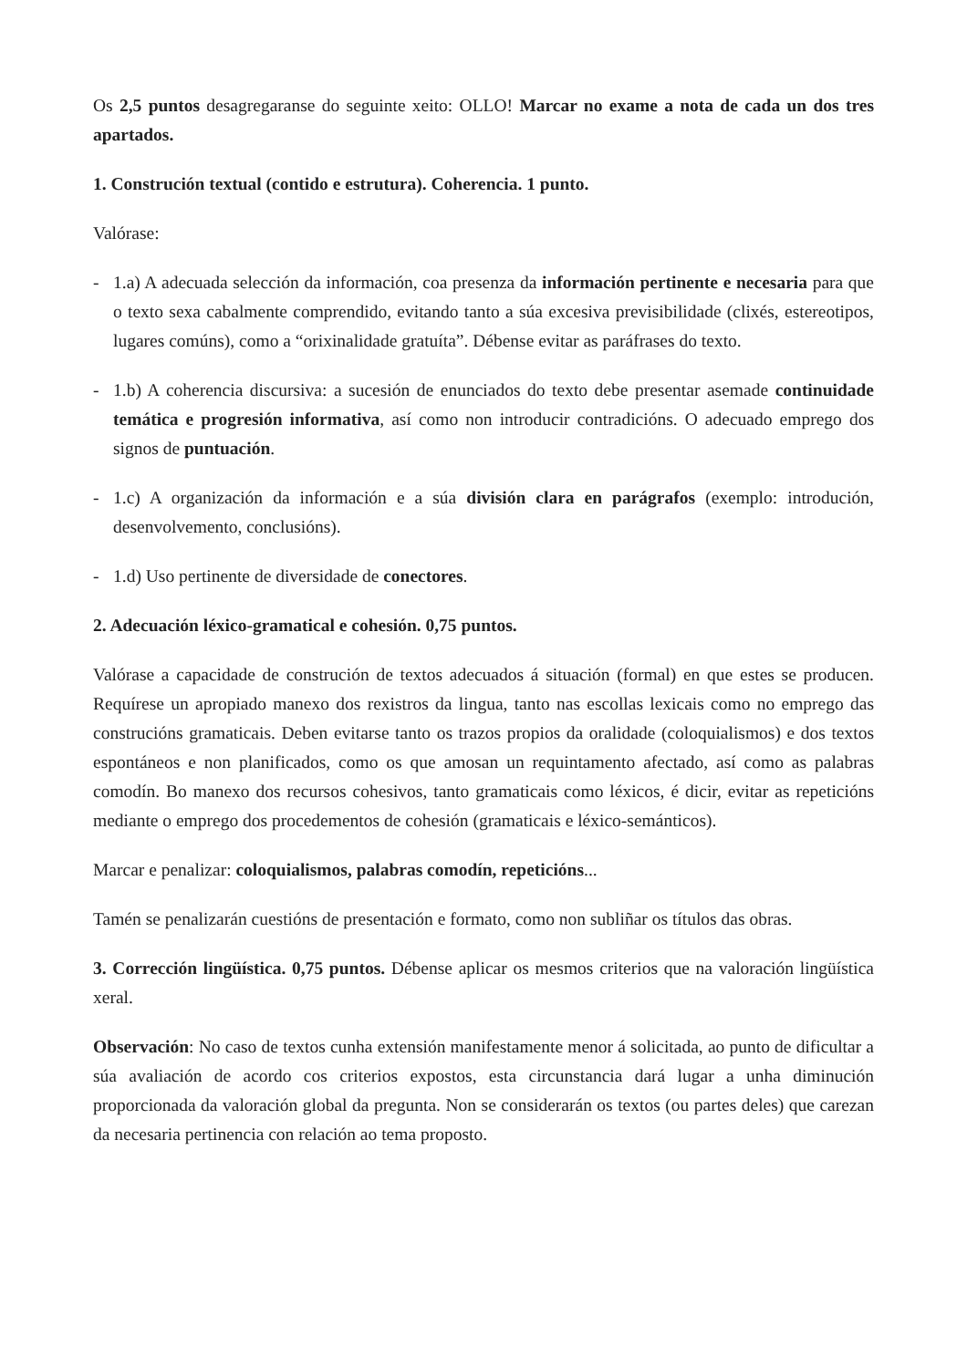Os 2,5 puntos desagregaranse do seguinte xeito: OLLO! Marcar no exame a nota de cada un dos tres apartados.
1. Construción textual (contido e estrutura). Coherencia. 1 punto.
Valórase:
- 1.a) A adecuada selección da información, coa presenza da información pertinente e necesaria para que o texto sexa cabalmente comprendido, evitando tanto a súa excesiva previsibilidade (clixés, estereotipos, lugares comúns), como a “orixinalidade gratuíta”. Débense evitar as paráfrases do texto.
- 1.b) A coherencia discursiva: a sucesión de enunciados do texto debe presentar asemade continuidade temática e progresión informativa, así como non introducir contradicións. O adecuado emprego dos signos de puntuación.
- 1.c) A organización da información e a súa división clara en parágrafos (exemplo: introdución, desenvolvemento, conclusións).
- 1.d) Uso pertinente de diversidade de conectores.
2. Adecuación léxico-gramatical e cohesión. 0,75 puntos.
Valórase a capacidade de construción de textos adecuados á situación (formal) en que estes se producen. Requírese un apropiado manexo dos rexistros da lingua, tanto nas escollas lexicais como no emprego das construcións gramaticais. Deben evitarse tanto os trazos propios da oralidade (coloquialismos) e dos textos espontáneos e non planificados, como os que amosan un requintamento afectado, así como as palabras comodín. Bo manexo dos recursos cohesivos, tanto gramaticais como léxicos, é dicir, evitar as repeticións mediante o emprego dos procedementos de cohesión (gramaticais e léxico-semánticos).
Marcar e penalizar: coloquialismos, palabras comodín, repeticións...
Tamén se penalizarán cuestións de presentación e formato, como non subliñar os títulos das obras.
3. Corrección lingüística. 0,75 puntos. Débense aplicar os mesmos criterios que na valoración lingüística xeral.
Observación: No caso de textos cunha extensión manifestamente menor á solicitada, ao punto de dificultar a súa avaliación de acordo cos criterios expostos, esta circunstancia dará lugar a unha diminución proporcionada da valoración global da pregunta. Non se considerarán os textos (ou partes deles) que carezan da necesaria pertinencia con relación ao tema proposto.